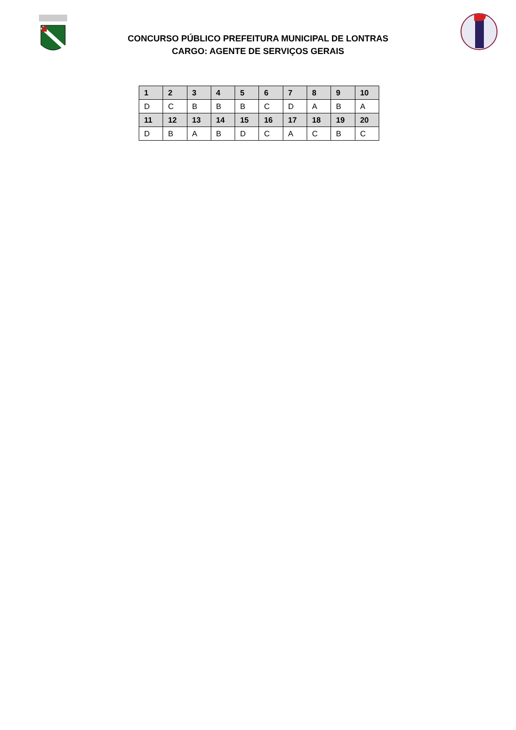CONCURSO PÚBLICO PREFEITURA MUNICIPAL DE LONTRAS
CARGO: AGENTE DE SERVIÇOS GERAIS
| 1 | 2 | 3 | 4 | 5 | 6 | 7 | 8 | 9 | 10 |
| --- | --- | --- | --- | --- | --- | --- | --- | --- | --- |
| D | C | B | B | B | C | D | A | B | A |
| 11 | 12 | 13 | 14 | 15 | 16 | 17 | 18 | 19 | 20 |
| D | B | A | B | D | C | A | C | B | C |